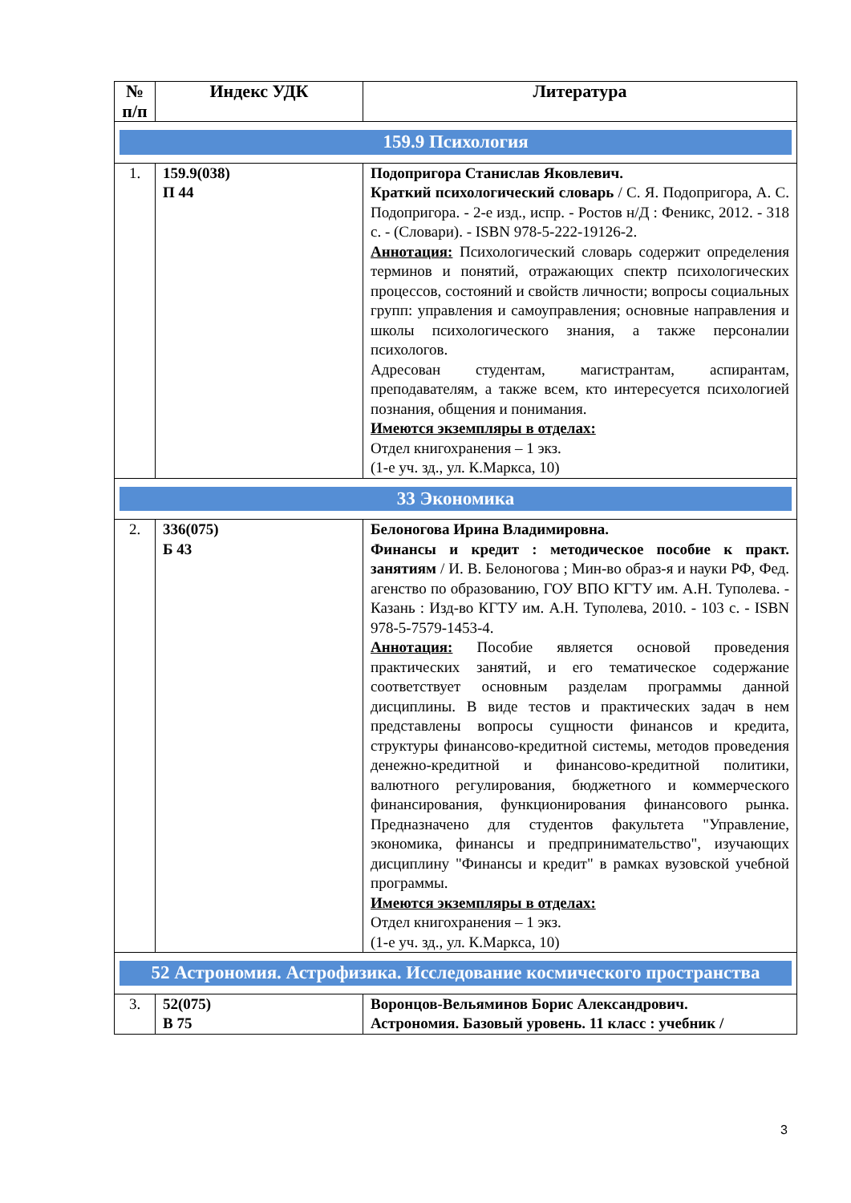| № п/п | Индекс УДК | Литература |
| --- | --- | --- |
| 159.9 Психология | | |
| 1. | 159.9(038) П 44 | Подопригора Станислав Яковлевич. Краткий психологический словарь / С. Я. Подопригора, А. С. Подопригора. - 2-е изд., испр. - Ростов н/Д : Феникс, 2012. - 318 с. - (Словари). - ISBN 978-5-222-19126-2. Аннотация: Психологический словарь содержит определения терминов и понятий, отражающих спектр психологических процессов, состояний и свойств личности; вопросы социальных групп: управления и самоуправления; основные направления и школы психологического знания, а также персоналии психологов. Адресован студентам, магистрантам, аспирантам, преподавателям, а также всем, кто интересуется психологией познания, общения и понимания. Имеются экземпляры в отделах: Отдел книгохранения – 1 экз. (1-е уч. зд., ул. К.Маркса, 10) |
| 33 Экономика | | |
| 2. | 336(075) Б 43 | Белоногова Ирина Владимировна. Финансы и кредит : методическое пособие к практ. занятиям / И. В. Белоногова ; Мин-во образ-я и науки РФ, Фед. агенство по образованию, ГОУ ВПО КГТУ им. А.Н. Туполева. - Казань : Изд-во КГТУ им. А.Н. Туполева, 2010. - 103 с. - ISBN 978-5-7579-1453-4. Аннотация: Пособие является основой проведения практических занятий, и его тематическое содержание соответствует основным разделам программы данной дисциплины. В виде тестов и практических задач в нем представлены вопросы сущности финансов и кредита, структуры финансово-кредитной системы, методов проведения денежно-кредитной и финансово-кредитной политики, валютного регулирования, бюджетного и коммерческого финансирования, функционирования финансового рынка. Предназначено для студентов факультета "Управление, экономика, финансы и предпринимательство", изучающих дисциплину "Финансы и кредит" в рамках вузовской учебной программы. Имеются экземпляры в отделах: Отдел книгохранения – 1 экз. (1-е уч. зд., ул. К.Маркса, 10) |
| 52 Астрономия. Астрофизика. Исследование космического пространства | | |
| 3. | 52(075) В 75 | Воронцов-Вельяминов Борис Александрович. Астрономия. Базовый уровень. 11 класс : учебник / |
3